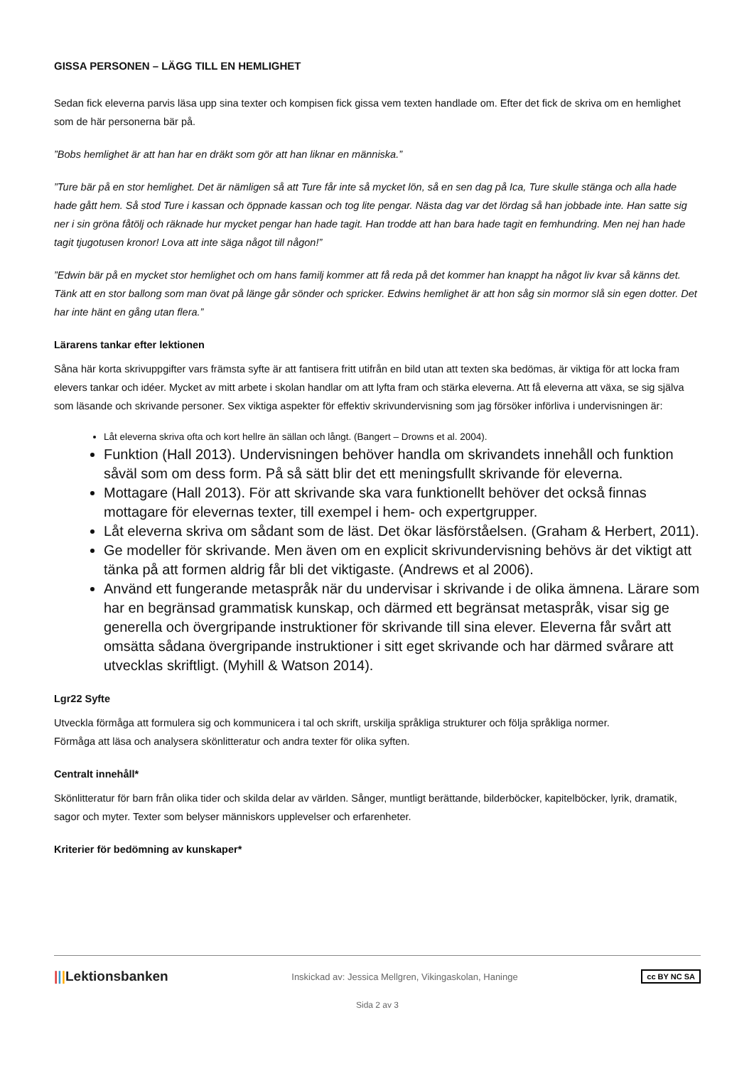GISSA PERSONEN – LÄGG TILL EN HEMLIGHET
Sedan fick eleverna parvis läsa upp sina texter och kompisen fick gissa vem texten handlade om. Efter det fick de skriva om en hemlighet som de här personerna bär på.
”Bobs hemlighet är att han har en dräkt som gör att han liknar en människa.”
”Ture bär på en stor hemlighet. Det är nämligen så att Ture får inte så mycket lön, så en sen dag på Ica, Ture skulle stänga och alla hade hade gått hem. Så stod Ture i kassan och öppnade kassan och tog lite pengar. Nästa dag var det lördag så han jobbade inte. Han satte sig ner i sin gröna fåtölj och räknade hur mycket pengar han hade tagit. Han trodde att han bara hade tagit en femhundring. Men nej han hade tagit tjugotusen kronor! Lova att inte säga något till någon!”
”Edwin bär på en mycket stor hemlighet och om hans familj kommer att få reda på det kommer han knappt ha något liv kvar så känns det. Tänk att en stor ballong som man övat på länge går sönder och spricker. Edwins hemlighet är att hon såg sin mormor slå sin egen dotter. Det har inte hänt en gång utan flera.”
Lärarens tankar efter lektionen
Såna här korta skrivuppgifter vars främsta syfte är att fantisera fritt utifrån en bild utan att texten ska bedömas, är viktiga för att locka fram elevers tankar och idéer. Mycket av mitt arbete i skolan handlar om att lyfta fram och stärka eleverna. Att få eleverna att växa, se sig själva som läsande och skrivande personer. Sex viktiga aspekter för effektiv skrivundervisning som jag försöker införliva i undervisningen är:
Låt eleverna skriva ofta och kort hellre än sällan och långt. (Bangert – Drowns et al. 2004).
Funktion (Hall 2013). Undervisningen behöver handla om skrivandets innehåll och funktion såväl som om dess form. På så sätt blir det ett meningsfullt skrivande för eleverna.
Mottagare (Hall 2013). För att skrivande ska vara funktionellt behöver det också finnas mottagare för elevernas texter, till exempel i hem- och expertgrupper.
Låt eleverna skriva om sådant som de läst. Det ökar läsförståelsen. (Graham & Herbert, 2011).
Ge modeller för skrivande. Men även om en explicit skrivundervisning behövs är det viktigt att tänka på att formen aldrig får bli det viktigaste. (Andrews et al 2006).
Använd ett fungerande metaspråk när du undervisar i skrivande i de olika ämnena. Lärare som har en begränsad grammatisk kunskap, och därmed ett begränsat metaspråk, visar sig ge generella och övergripande instruktioner för skrivande till sina elever. Eleverna får svårt att omsätta sådana övergripande instruktioner i sitt eget skrivande och har därmed svårare att utvecklas skriftligt. (Myhill & Watson 2014).
Lgr22 Syfte
Utveckla förmåga att formulera sig och kommunicera i tal och skrift, urskilja språkliga strukturer och följa språkliga normer.
Förmåga att läsa och analysera skönlitteratur och andra texter för olika syften.
Centralt innehåll*
Skönlitteratur för barn från olika tider och skilda delar av världen. Sånger, muntligt berättande, bilderböcker, kapitelböcker, lyrik, dramatik, sagor och myter. Texter som belyser människors upplevelser och erfarenheter.
Kriterier för bedömning av kunskaper*
|||Lektionsbanken Inskickad av: Jessica Mellgren, Vikingaskolan, Haninge cc BY NC SA
Sida 2 av 3